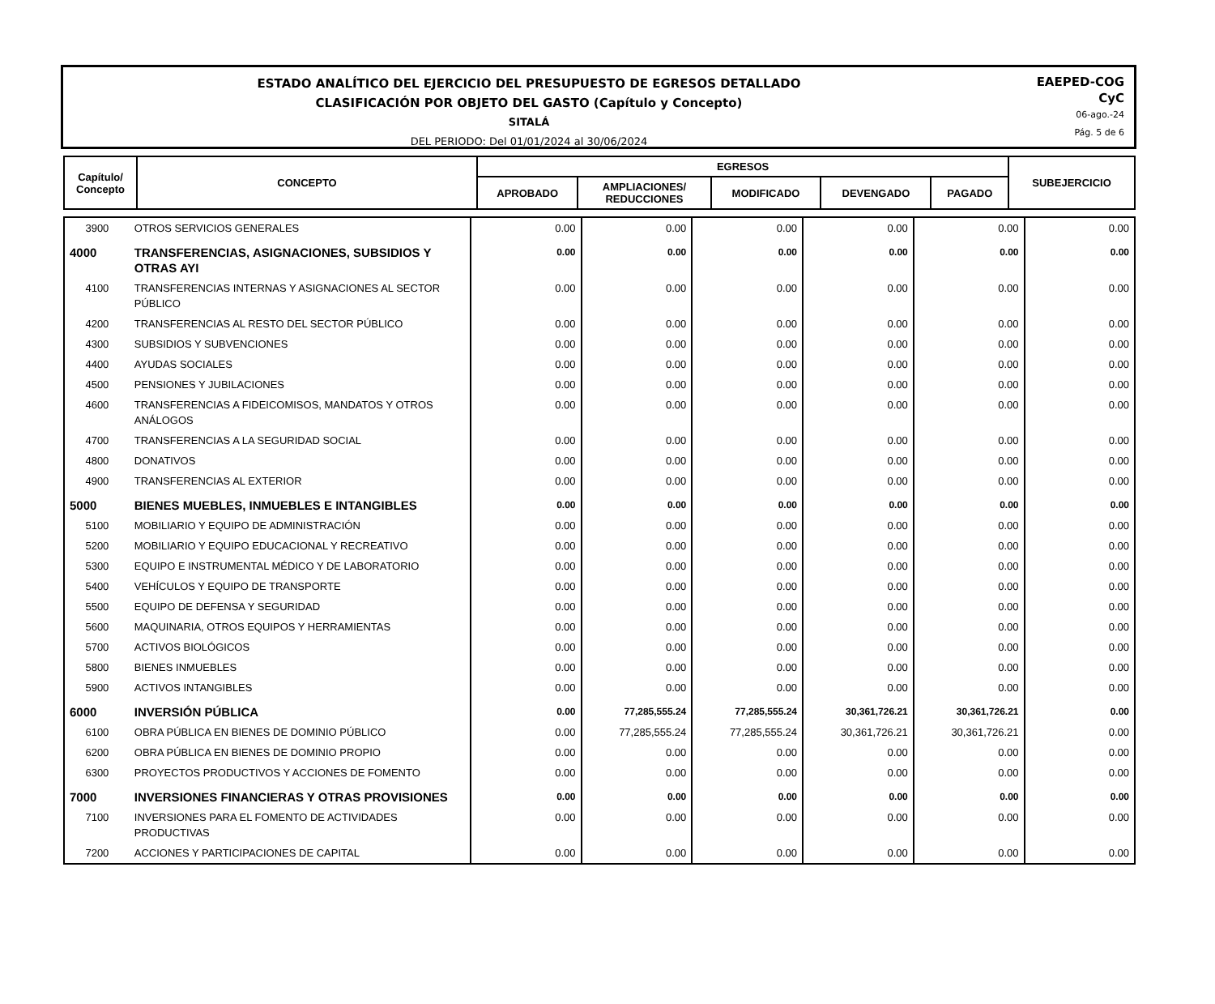ESTADO ANALÍTICO DEL EJERCICIO DEL PRESUPUESTO DE EGRESOS DETALLADO
CLASIFICACIÓN POR OBJETO DEL GASTO (Capítulo y Concepto)
SITALÁ
DEL PERIODO: Del 01/01/2024 al 30/06/2024
EAEPED-COG
CyC
06-ago.-24
Pág. 5 de 6
| Capítulo/ Concepto | CONCEPTO | EGRESOS | | | | | SUBEJERCICIO |
| --- | --- | --- | --- | --- | --- | --- | --- |
| | | APROBADO | AMPLIACIONES/ REDUCCIONES | MODIFICADO | DEVENGADO | PAGADO | |
| 3900 | OTROS SERVICIOS GENERALES | 0.00 | 0.00 | 0.00 | 0.00 | 0.00 | 0.00 |
| 4000 | TRANSFERENCIAS, ASIGNACIONES, SUBSIDIOS Y OTRAS AYI | 0.00 | 0.00 | 0.00 | 0.00 | 0.00 | 0.00 |
| 4100 | TRANSFERENCIAS INTERNAS Y ASIGNACIONES AL SECTOR PÚBLICO | 0.00 | 0.00 | 0.00 | 0.00 | 0.00 | 0.00 |
| 4200 | TRANSFERENCIAS AL RESTO DEL SECTOR PÚBLICO | 0.00 | 0.00 | 0.00 | 0.00 | 0.00 | 0.00 |
| 4300 | SUBSIDIOS Y SUBVENCIONES | 0.00 | 0.00 | 0.00 | 0.00 | 0.00 | 0.00 |
| 4400 | AYUDAS SOCIALES | 0.00 | 0.00 | 0.00 | 0.00 | 0.00 | 0.00 |
| 4500 | PENSIONES Y JUBILACIONES | 0.00 | 0.00 | 0.00 | 0.00 | 0.00 | 0.00 |
| 4600 | TRANSFERENCIAS A FIDEICOMISOS, MANDATOS Y OTROS ANÁLOGOS | 0.00 | 0.00 | 0.00 | 0.00 | 0.00 | 0.00 |
| 4700 | TRANSFERENCIAS A LA SEGURIDAD SOCIAL | 0.00 | 0.00 | 0.00 | 0.00 | 0.00 | 0.00 |
| 4800 | DONATIVOS | 0.00 | 0.00 | 0.00 | 0.00 | 0.00 | 0.00 |
| 4900 | TRANSFERENCIAS AL EXTERIOR | 0.00 | 0.00 | 0.00 | 0.00 | 0.00 | 0.00 |
| 5000 | BIENES MUEBLES, INMUEBLES E INTANGIBLES | 0.00 | 0.00 | 0.00 | 0.00 | 0.00 | 0.00 |
| 5100 | MOBILIARIO Y EQUIPO DE ADMINISTRACIÓN | 0.00 | 0.00 | 0.00 | 0.00 | 0.00 | 0.00 |
| 5200 | MOBILIARIO Y EQUIPO EDUCACIONAL Y RECREATIVO | 0.00 | 0.00 | 0.00 | 0.00 | 0.00 | 0.00 |
| 5300 | EQUIPO E INSTRUMENTAL MÉDICO Y DE LABORATORIO | 0.00 | 0.00 | 0.00 | 0.00 | 0.00 | 0.00 |
| 5400 | VEHÍCULOS Y EQUIPO DE TRANSPORTE | 0.00 | 0.00 | 0.00 | 0.00 | 0.00 | 0.00 |
| 5500 | EQUIPO DE DEFENSA Y SEGURIDAD | 0.00 | 0.00 | 0.00 | 0.00 | 0.00 | 0.00 |
| 5600 | MAQUINARIA, OTROS EQUIPOS Y HERRAMIENTAS | 0.00 | 0.00 | 0.00 | 0.00 | 0.00 | 0.00 |
| 5700 | ACTIVOS BIOLÓGICOS | 0.00 | 0.00 | 0.00 | 0.00 | 0.00 | 0.00 |
| 5800 | BIENES INMUEBLES | 0.00 | 0.00 | 0.00 | 0.00 | 0.00 | 0.00 |
| 5900 | ACTIVOS INTANGIBLES | 0.00 | 0.00 | 0.00 | 0.00 | 0.00 | 0.00 |
| 6000 | INVERSIÓN PÚBLICA | 0.00 | 77,285,555.24 | 77,285,555.24 | 30,361,726.21 | 30,361,726.21 | 0.00 |
| 6100 | OBRA PÚBLICA EN BIENES DE DOMINIO PÚBLICO | 0.00 | 77,285,555.24 | 77,285,555.24 | 30,361,726.21 | 30,361,726.21 | 0.00 |
| 6200 | OBRA PÚBLICA EN BIENES DE DOMINIO PROPIO | 0.00 | 0.00 | 0.00 | 0.00 | 0.00 | 0.00 |
| 6300 | PROYECTOS PRODUCTIVOS Y ACCIONES DE FOMENTO | 0.00 | 0.00 | 0.00 | 0.00 | 0.00 | 0.00 |
| 7000 | INVERSIONES FINANCIERAS Y OTRAS PROVISIONES | 0.00 | 0.00 | 0.00 | 0.00 | 0.00 | 0.00 |
| 7100 | INVERSIONES PARA EL FOMENTO DE ACTIVIDADES PRODUCTIVAS | 0.00 | 0.00 | 0.00 | 0.00 | 0.00 | 0.00 |
| 7200 | ACCIONES Y PARTICIPACIONES DE CAPITAL | 0.00 | 0.00 | 0.00 | 0.00 | 0.00 | 0.00 |